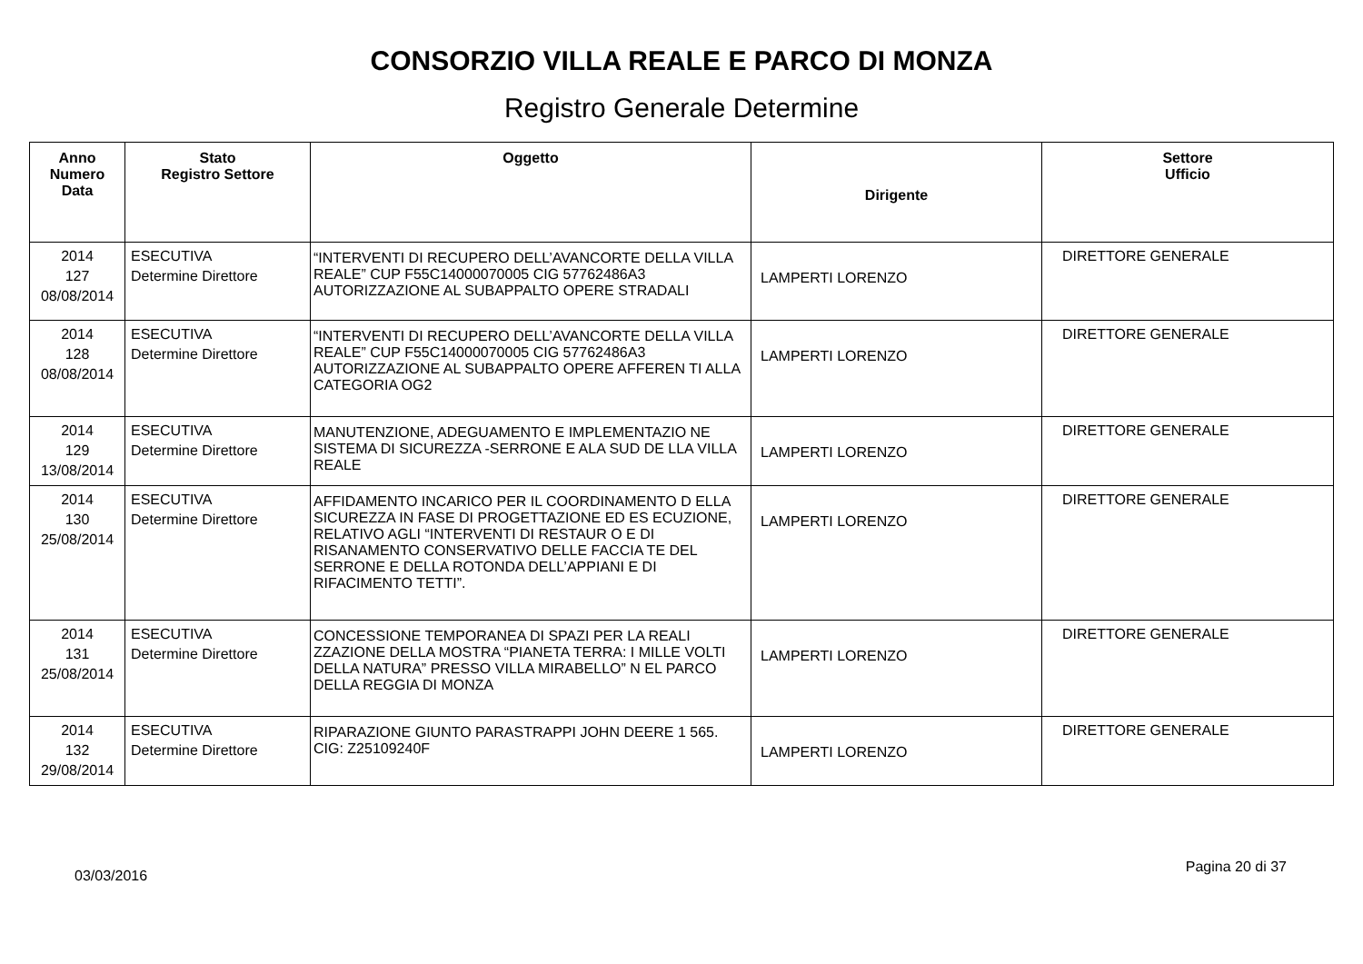CONSORZIO VILLA REALE E PARCO DI MONZA
Registro Generale Determine
| Anno Numero Data | Stato Registro Settore | Oggetto | Dirigente | Settore Ufficio |
| --- | --- | --- | --- | --- |
| 2014 127 08/08/2014 | ESECUTIVA Determine Direttore | “INTERVENTI DI RECUPERO DELL’AVANCORTE DELLA VILLA REALE” CUP F55C14000070005 CIG 57762486A3 AUTORIZZAZIONE AL SUBAPPALTO OPERE STRADALI | LAMPERTI LORENZO | DIRETTORE GENERALE |
| 2014 128 08/08/2014 | ESECUTIVA Determine Direttore | “INTERVENTI DI RECUPERO DELL’AVANCORTE DELLA VILLA REALE” CUP F55C14000070005 CIG 57762486A3 AUTORIZZAZIONE AL SUBAPPALTO OPERE AFFEREN TI ALLA CATEGORIA OG2 | LAMPERTI LORENZO | DIRETTORE GENERALE |
| 2014 129 13/08/2014 | ESECUTIVA Determine Direttore | MANUTENZIONE, ADEGUAMENTO E IMPLEMENTAZIO NE SISTEMA DI SICUREZZA -SERRONE E ALA SUD DE LLA VILLA REALE | LAMPERTI LORENZO | DIRETTORE GENERALE |
| 2014 130 25/08/2014 | ESECUTIVA Determine Direttore | AFFIDAMENTO INCARICO PER IL COORDINAMENTO D ELLA SICUREZZA IN FASE DI PROGETTAZIONE ED ES ECUZIONE, RELATIVO AGLI “INTERVENTI DI RESTAUR O E DI RISANAMENTO CONSERVATIVO DELLE FACCIA TE DEL SERRONE E DELLA ROTONDA DELL’APPIANI E DI RIFACIMENTO TETTI”. | LAMPERTI LORENZO | DIRETTORE GENERALE |
| 2014 131 25/08/2014 | ESECUTIVA Determine Direttore | CONCESSIONE TEMPORANEA DI SPAZI PER LA REALI ZZAZIONE DELLA MOSTRA “PIANETA TERRA: I MILLE VOLTI DELLA NATURA” PRESSO VILLA MIRABELLO” N EL PARCO DELLA REGGIA DI MONZA | LAMPERTI LORENZO | DIRETTORE GENERALE |
| 2014 132 29/08/2014 | ESECUTIVA Determine Direttore | RIPARAZIONE GIUNTO PARASTRAPPI JOHN DEERE 1 565. CIG: Z25109240F | LAMPERTI LORENZO | DIRETTORE GENERALE |
03/03/2016 Pagina 20 di 37